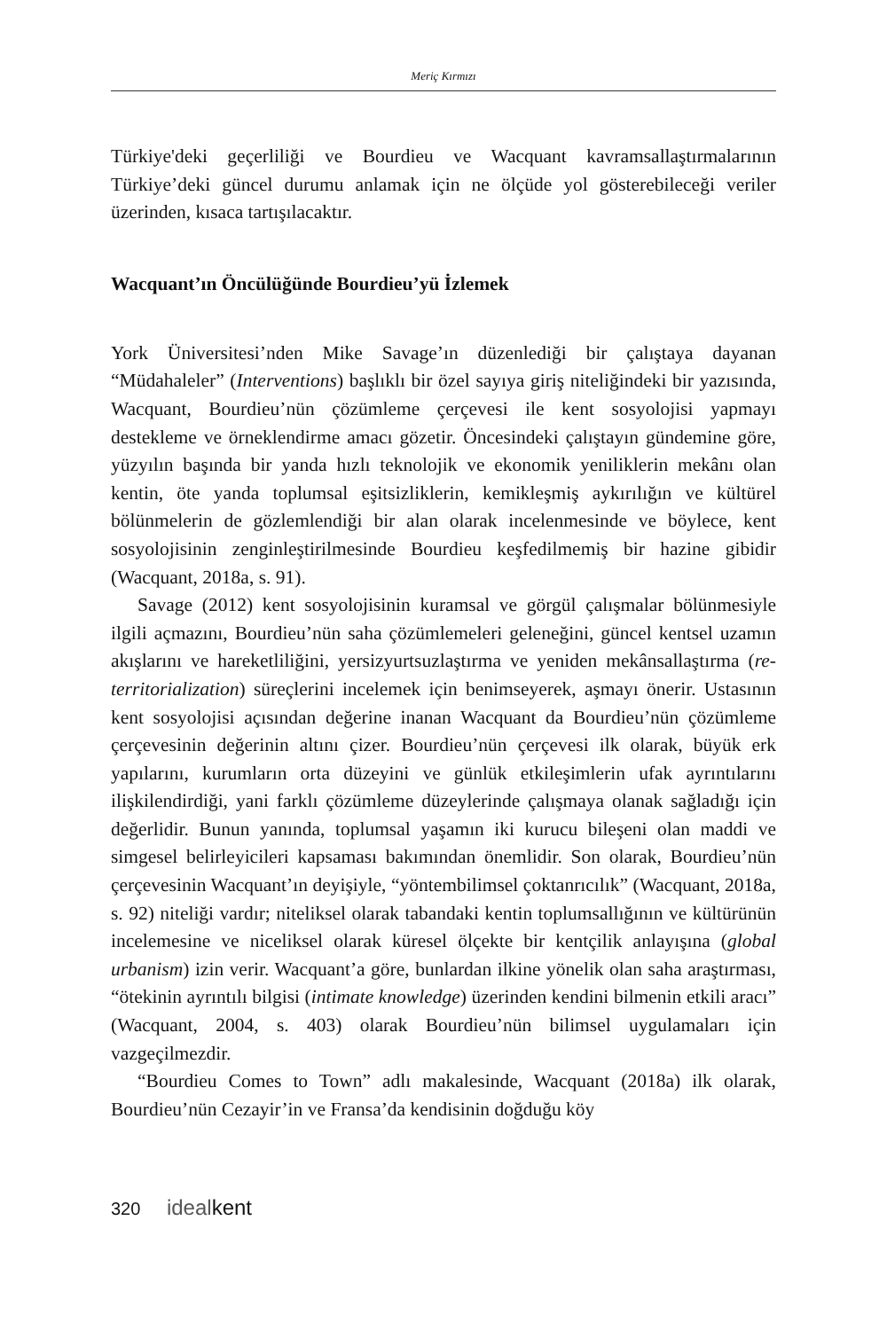Meriç Kırmızı
Türkiye'deki geçerliliği ve Bourdieu ve Wacquant kavramsallaştırmalarının Türkiye’deki güncel durumu anlamak için ne ölçüde yol gösterebileceği veriler üzerinden, kısaca tartışılacaktır.
Wacquant’ın Öncülüğünde Bourdieu’yü İzlemek
York Üniversitesi’nden Mike Savage’ın düzenlediği bir çalıştaya dayanan “Müdahaleler” (Interventions) başlıklı bir özel sayıya giriş niteliğindeki bir yazısında, Wacquant, Bourdieu’nün çözümleme çerçevesi ile kent sosyolojisi yapmayı destekleme ve örneklendirme amacı gözetir. Öncesindeki çalıştayın gündemine göre, yüzyılın başında bir yanda hızlı teknolojik ve ekonomik yeniliklerin mekânı olan kentin, öte yanda toplumsal eşitsizliklerin, kemikleşmiş aykırılığın ve kültürel bölünmelerin de gözlemlendiği bir alan olarak incelenmesinde ve böylece, kent sosyolojisinin zenginleştirilmesinde Bourdieu keşfedilmemiş bir hazine gibidir (Wacquant, 2018a, s. 91).
Savage (2012) kent sosyolojisinin kuramsal ve görgül çalışmalar bölünmesiyle ilgili açmazını, Bourdieu’nün saha çözümlemeleri geleneğini, güncel kentsel uzamın akışlarını ve hareketliliğini, yersizyurtsuzlaştırma ve yeniden mekânsallaştırma (re-territorialization) süreçlerini incelemek için benimseyerek, aşmayı önerir. Ustasının kent sosyolojisi açısından değerine inanan Wacquant da Bourdieu’nün çözümleme çerçevesinin değerinin altını çizer. Bourdieu’nün çerçevesi ilk olarak, büyük erk yapılarını, kurumların orta düzeyini ve günlük etkileşimlerin ufak ayrıntılarını ilişkilendirdiği, yani farklı çözümleme düzeylerinde çalışmaya olanak sağladığı için değerlidir. Bunun yanında, toplumsal yaşamın iki kurucu bileşeni olan maddi ve simgesel belirleyicileri kapsaması bakımından önemlidir. Son olarak, Bourdieu’nün çerçevesinin Wacquant’ın deyişiyle, “yöntembilimsel çoktanrıcılık” (Wacquant, 2018a, s. 92) niteliği vardır; niteliksel olarak tabandaki kentin toplumsallığının ve kültürünün incelemesine ve niceliksel olarak küresel ölçekte bir kentçilik anlayışına (global urbanism) izin verir. Wacquant’a göre, bunlardan ilkine yönelik olan saha araştırması, “ötekinin ayrıntılı bilgisi (intimate knowledge) üzerinden kendini bilmenin etkili aracı” (Wacquant, 2004, s. 403) olarak Bourdieu’nün bilimsel uygulamaları için vazgeçilmezdir.
“Bourdieu Comes to Town” adlı makalesinde, Wacquant (2018a) ilk olarak, Bourdieu’nün Cezayir’in ve Fransa’da kendisinin doğduğu köy
320 idealkent